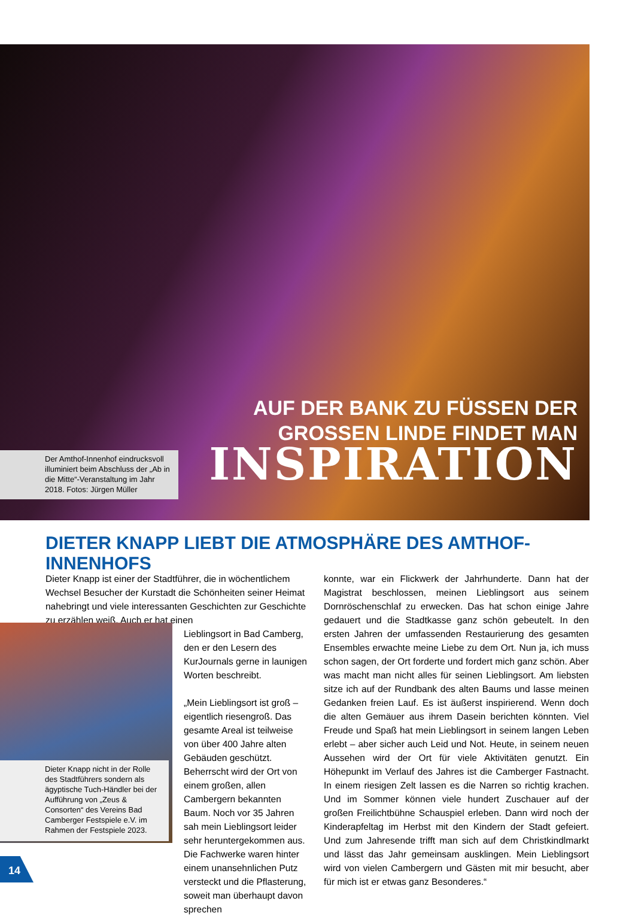AUF DER BANK ZU FÜSSEN DER
GROSSEN LINDE FINDET MAN
INSPIRATION
Der Amthof-Innenhof eindrucksvoll illuminiert beim Abschluss der „Ab in die Mitte“-Veranstaltung im Jahr 2018. Fotos: Jürgen Müller
DIETER KNAPP LIEBT DIE ATMOSPHÄRE DES AMTHOF-INNENHOFS
Dieter Knapp ist einer der Stadtführer, die in wöchentlichem Wechsel Besucher der Kurstadt die Schönheiten seiner Heimat nahebringt und viele interessanten Geschichten zur Geschichte zu erzählen weiß. Auch er hat einen
Lieblingsort in Bad Camberg, den er den Lesern des KurJournals gerne in launigen Worten beschreibt.
„Mein Lieblingsort ist groß – eigentlich riesengroß. Das gesamte Areal ist teilweise von über 400 Jahre alten Gebäuden geschützt. Beherrscht wird der Ort von einem großen, allen Cambergern bekannten Baum. Noch vor 35 Jahren sah mein Lieblingsort leider sehr heruntergekommen aus. Die Fachwerke waren hinter einem unansehnlichen Putz versteckt und die Pflasterung, soweit man überhaupt davon sprechen
Dieter Knapp nicht in der Rolle des Stadtführers sondern als ägyptische Tuch-Händler bei der Aufführung von „Zeus & Consorten“ des Vereins Bad Camberger Festspiele e.V. im Rahmen der Festspiele 2023.
konnte, war ein Flickwerk der Jahrhunderte. Dann hat der Magistrat beschlossen, meinen Lieblingsort aus seinem Dornröschenschlaf zu erwecken. Das hat schon einige Jahre gedauert und die Stadtkasse ganz schön gebeutelt. In den ersten Jahren der umfassenden Restaurierung des gesamten Ensembles erwachte meine Liebe zu dem Ort. Nun ja, ich muss schon sagen, der Ort forderte und fordert mich ganz schön. Aber was macht man nicht alles für seinen Lieblingsort. Am liebsten sitze ich auf der Rundbank des alten Baums und lasse meinen Gedanken freien Lauf. Es ist äußerst inspirierend. Wenn doch die alten Gemäuer aus ihrem Dasein berichten könnten. Viel Freude und Spaß hat mein Lieblingsort in seinem langen Leben erlebt – aber sicher auch Leid und Not. Heute, in seinem neuen Aussehen wird der Ort für viele Aktivitäten genutzt. Ein Höhepunkt im Verlauf des Jahres ist die Camberger Fastnacht. In einem riesigen Zelt lassen es die Narren so richtig krachen. Und im Sommer können viele hundert Zuschauer auf der großen Freilichtbühne Schauspiel erleben. Dann wird noch der Kinderapfeltag im Herbst mit den Kindern der Stadt gefeiert. Und zum Jahresende trifft man sich auf dem Christkindlmarkt und lässt das Jahr gemeinsam ausklingen. Mein Lieblingsort wird von vielen Cambergern und Gästen mit mir besucht, aber für mich ist er etwas ganz Besonderes.“
14